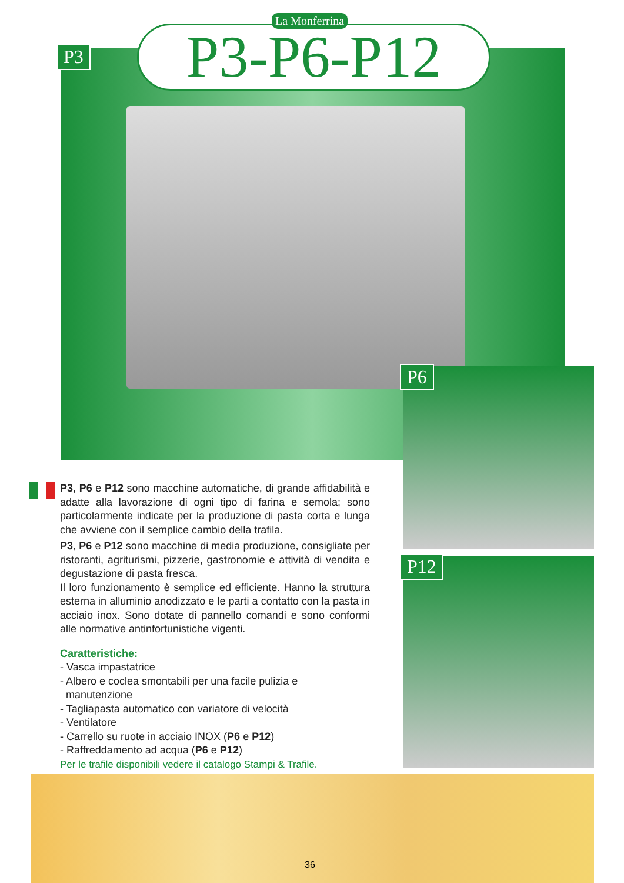P3-P6-P12
La Monferrina
P3
P6
P12
P3, P6 e P12 sono macchine automatiche, di grande affidabilità e adatte alla lavorazione di ogni tipo di farina e semola; sono particolarmente indicate per la produzione di pasta corta e lunga che avviene con il semplice cambio della trafila.
P3, P6 e P12 sono macchine di media produzione, consigliate per ristoranti, agriturismi, pizzerie, gastronomie e attività di vendita e degustazione di pasta fresca.
Il loro funzionamento è semplice ed efficiente. Hanno la struttura esterna in alluminio anodizzato e le parti a contatto con la pasta in acciaio inox. Sono dotate di pannello comandi e sono conformi alle normative antinfortunistiche vigenti.
Caratteristiche:
- Vasca impastatrice
- Albero e coclea smontabili per una facile pulizia e
manutenzione
- Tagliapasta automatico con variatore di velocità
- Ventilatore
- Carrello su ruote in acciaio INOX (P6 e P12)
- Raffreddamento ad acqua (P6 e P12)
Per le trafile disponibili vedere il catalogo Stampi & Trafile.
36